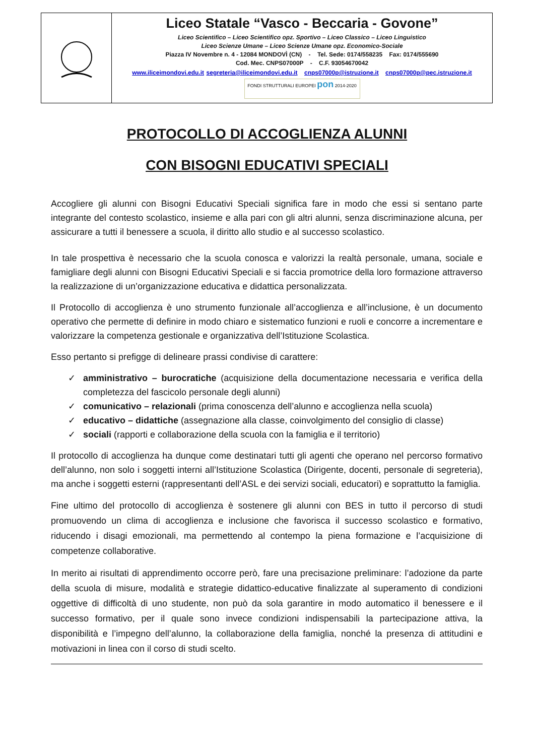| | Liceo Statale “Vasco - Beccaria - Govone” Liceo Scientifico – Liceo Scientifico opz. Sportivo – Liceo Classico – Liceo Linguistico Liceo Scienze Umane – Liceo Scienze Umane opz. Economico-Sociale Piazza IV Novembre n. 4 - 12084 MONDOVÌ (CN) - Tel. Sede: 0174/558235 Fax: 0174/555690 Cod. Mec. CNPS07000P - C.F. 93054670042 www.iliceimondovi.edu.it segreteria@iliceimondovi.edu.it cnps07000p@istruzione.it cnps07000p@pec.istruzione.it FONDI STRUTTURALI EUROPEI pon 2014-2020 |
PROTOCOLLO DI ACCOGLIENZA ALUNNI
CON BISOGNI EDUCATIVI SPECIALI
Accogliere gli alunni con Bisogni Educativi Speciali significa fare in modo che essi si sentano parte integrante del contesto scolastico, insieme e alla pari con gli altri alunni, senza discriminazione alcuna, per assicurare a tutti il benessere a scuola, il diritto allo studio e al successo scolastico.
In tale prospettiva è necessario che la scuola conosca e valorizzi la realtà personale, umana, sociale e famigliare degli alunni con Bisogni Educativi Speciali e si faccia promotrice della loro formazione attraverso la realizzazione di un’organizzazione educativa e didattica personalizzata.
Il Protocollo di accoglienza è uno strumento funzionale all’accoglienza e all’inclusione, è un documento operativo che permette di definire in modo chiaro e sistematico funzioni e ruoli e concorre a incrementare e valorizzare la competenza gestionale e organizzativa dell’Istituzione Scolastica.
Esso pertanto si prefigge di delineare prassi condivise di carattere:
✓ amministrativo – burocratiche (acquisizione della documentazione necessaria e verifica della completezza del fascicolo personale degli alunni)
✓ comunicativo – relazionali (prima conoscenza dell’alunno e accoglienza nella scuola)
✓ educativo – didattiche (assegnazione alla classe, coinvolgimento del consiglio di classe)
✓ sociali (rapporti e collaborazione della scuola con la famiglia e il territorio)
Il protocollo di accoglienza ha dunque come destinatari tutti gli agenti che operano nel percorso formativo dell’alunno, non solo i soggetti interni all’Istituzione Scolastica (Dirigente, docenti, personale di segreteria), ma anche i soggetti esterni (rappresentanti dell’ASL e dei servizi sociali, educatori) e soprattutto la famiglia.
Fine ultimo del protocollo di accoglienza è sostenere gli alunni con BES in tutto il percorso di studi promuovendo un clima di accoglienza e inclusione che favorisca il successo scolastico e formativo, riducendo i disagi emozionali, ma permettendo al contempo la piena formazione e l’acquisizione di competenze collaborative.
In merito ai risultati di apprendimento occorre però, fare una precisazione preliminare: l’adozione da parte della scuola di misure, modalità e strategie didattico-educative finalizzate al superamento di condizioni oggettive di difficoltà di uno studente, non può da sola garantire in modo automatico il benessere e il successo formativo, per il quale sono invece condizioni indispensabili la partecipazione attiva, la disponibilità e l’impegno dell’alunno, la collaborazione della famiglia, nonché la presenza di attitudini e motivazioni in linea con il corso di studi scelto.